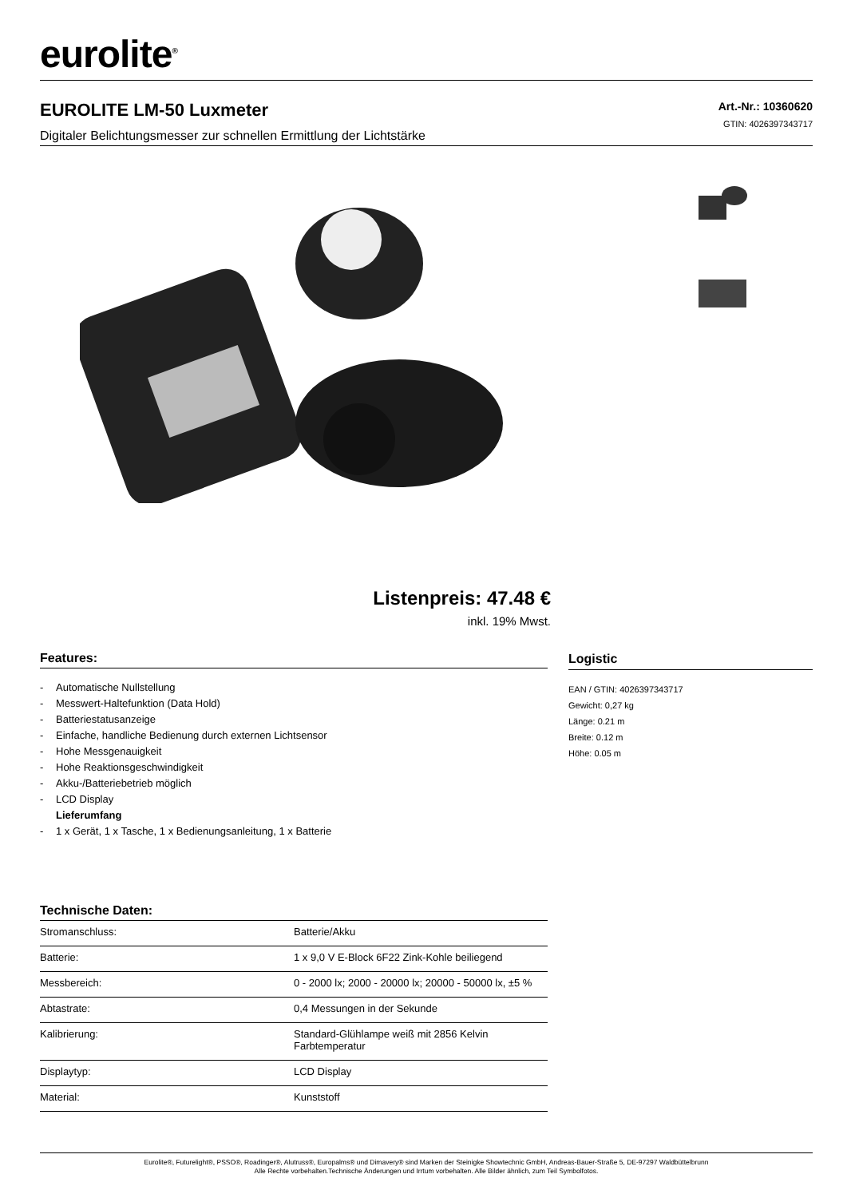eurolite<sup>®</sup>
EUROLITE LM-50 Luxmeter
Digitaler Belichtungsmesser zur schnellen Ermittlung der Lichtstärke
Art.-Nr.: 10360620
GTIN: 4026397343717
Listenpreis: 47.48 €
inkl. 19% Mwst.
Features:
- Automatische Nullstellung
- Messwert-Haltefunktion (Data Hold)
- Batteriestatusanzeige
- Einfache, handliche Bedienung durch externen Lichtsensor
- Hohe Messgenauigkeit
- Hohe Reaktionsgeschwindigkeit
- Akku-/Batteriebetrieb möglich
- LCD Display
Lieferumfang
- 1 x Gerät, 1 x Tasche, 1 x Bedienungsanleitung, 1 x Batterie
Technische Daten:
| Stromanschluss: | Batterie/Akku |
| Batterie: | 1 x 9,0 V E-Block 6F22 Zink-Kohle beiliegend |
| Messbereich: | 0 - 2000 lx; 2000 - 20000 lx; 20000 - 50000 lx, ±5 % |
| Abtastrate: | 0,4 Messungen in der Sekunde |
| Kalibrierung: | Standard-Glühlampe weiß mit 2856 Kelvin Farbtemperatur |
| Displaytyp: | LCD Display |
| Material: | Kunststoff |
Logistic
EAN / GTIN: 4026397343717
Gewicht: 0,27 kg
Länge: 0.21 m
Breite: 0.12 m
Höhe: 0.05 m
Eurolite®, Futurelight®, PSSO®, Roadinger®, Alutruss®, Europalms® und Dimavery® sind Marken der Steinigke Showtechnic GmbH, Andreas-Bauer-Straße 5, DE-97297 Waldbüttelbrunn
Alle Rechte vorbehalten.Technische Änderungen und Irrtum vorbehalten. Alle Bilder ähnlich, zum Teil Symbolfotos.